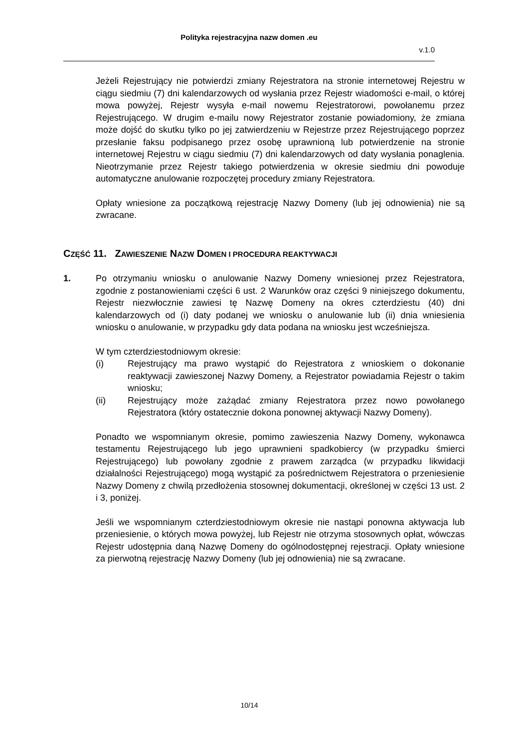Polityka rejestracyjna nazw domen .eu
v.1.0
Jeżeli Rejestrujący nie potwierdzi zmiany Rejestratora na stronie internetowej Rejestru w ciągu siedmiu (7) dni kalendarzowych od wysłania przez Rejestr wiadomości e-mail, o której mowa powyżej, Rejestr wysyła e-mail nowemu Rejestratorowi, powołanemu przez Rejestrującego. W drugim e-mailu nowy Rejestrator zostanie powiadomiony, że zmiana może dojść do skutku tylko po jej zatwierdzeniu w Rejestrze przez Rejestrującego poprzez przesłanie faksu podpisanego przez osobę uprawnioną lub potwierdzenie na stronie internetowej Rejestru w ciągu siedmiu (7) dni kalendarzowych od daty wysłania ponaglenia. Nieotrzymanie przez Rejestr takiego potwierdzenia w okresie siedmiu dni powoduje automatyczne anulowanie rozpoczętej procedury zmiany Rejestratora.
Opłaty wniesione za początkową rejestrację Nazwy Domeny (lub jej odnowienia) nie są zwracane.
CZĘŚĆ 11. ZAWIESZENIE NAZW DOMEN I PROCEDURA REAKTYWACJI
1. Po otrzymaniu wniosku o anulowanie Nazwy Domeny wniesionej przez Rejestratora, zgodnie z postanowieniami części 6 ust. 2 Warunków oraz części 9 niniejszego dokumentu, Rejestr niezwłocznie zawiesi tę Nazwę Domeny na okres czterdziestu (40) dni kalendarzowych od (i) daty podanej we wniosku o anulowanie lub (ii) dnia wniesienia wniosku o anulowanie, w przypadku gdy data podana na wniosku jest wcześniejsza.
W tym czterdziestodniowym okresie:
(i) Rejestrujący ma prawo wystąpić do Rejestratora z wnioskiem o dokonanie reaktywacji zawieszonej Nazwy Domeny, a Rejestrator powiadamia Rejestr o takim wniosku;
(ii) Rejestrujący może zażądać zmiany Rejestratora przez nowo powołanego Rejestratora (który ostatecznie dokona ponownej aktywacji Nazwy Domeny).
Ponadto we wspomnianym okresie, pomimo zawieszenia Nazwy Domeny, wykonawca testamentu Rejestrującego lub jego uprawnieni spadkobiercy (w przypadku śmierci Rejestrującego) lub powołany zgodnie z prawem zarządca (w przypadku likwidacji działalności Rejestrującego) mogą wystąpić za pośrednictwem Rejestratora o przeniesienie Nazwy Domeny z chwilą przedłożenia stosownej dokumentacji, określonej w części 13 ust. 2 i 3, poniżej.
Jeśli we wspomnianym czterdziestodniowym okresie nie nastąpi ponowna aktywacja lub przeniesienie, o których mowa powyżej, lub Rejestr nie otrzyma stosownych opłat, wówczas Rejestr udostępnia daną Nazwę Domeny do ogólnodostępnej rejestracji. Opłaty wniesione za pierwotną rejestrację Nazwy Domeny (lub jej odnowienia) nie są zwracane.
10/14